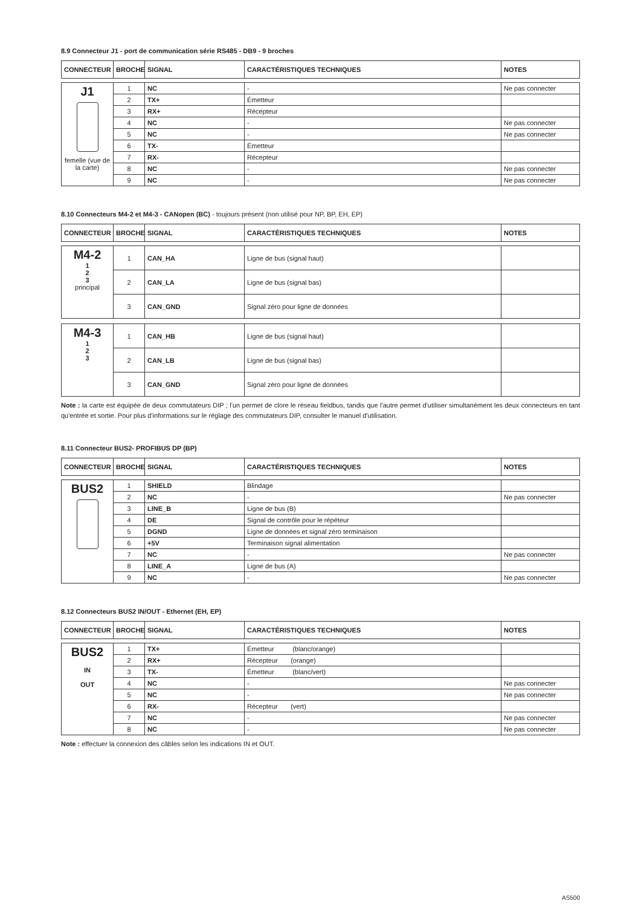8.9 Connecteur J1 - port de communication série RS485 - DB9 - 9 broches
| CONNECTEUR | BROCHE | SIGNAL | CARACTÉRISTIQUES TECHNIQUES | NOTES |
| --- | --- | --- | --- | --- |
| J1 femelle (vue de la carte) | 1 | NC | - | Ne pas connecter |
| | 2 | TX+ | Émetteur | |
| | 3 | RX+ | Récepteur | |
| | 4 | NC | - | Ne pas connecter |
| | 5 | NC | - | Ne pas connecter |
| | 6 | TX- | Émetteur | |
| | 7 | RX- | Récepteur | |
| | 8 | NC | - | Ne pas connecter |
| | 9 | NC | - | Ne pas connecter |
8.10 Connecteurs M4-2 et M4-3 - CANopen (BC) - toujours présent (non utilisé pour NP, BP, EH, EP)
| CONNECTEUR | BROCHE | SIGNAL | CARACTÉRISTIQUES TECHNIQUES | NOTES |
| --- | --- | --- | --- | --- |
| M4-2 1 2 3 principal | 1 | CAN_HA | Ligne de bus (signal haut) | |
| | 2 | CAN_LA | Ligne de bus (signal bas) | |
| | 3 | CAN_GND | Signal zéro pour ligne de données | |
| M4-3 1 2 3 | 1 | CAN_HB | Ligne de bus (signal haut) | |
| | 2 | CAN_LB | Ligne de bus (signal bas) | |
| | 3 | CAN_GND | Signal zéro pour ligne de données | |
Note : la carte est équipée de deux commutateurs DIP ; l'un permet de clore le réseau fieldbus, tandis que l'autre permet d'utiliser simultanément les deux connecteurs en tant qu'entrée et sortie. Pour plus d'informations sur le réglage des commutateurs DIP, consulter le manuel d'utilisation.
8.11 Connecteur BUS2- PROFIBUS DP (BP)
| CONNECTEUR | BROCHE | SIGNAL | CARACTÉRISTIQUES TECHNIQUES | NOTES |
| --- | --- | --- | --- | --- |
| BUS2 | 1 | SHIELD | Blindage | |
| | 2 | NC | - | Ne pas connecter |
| | 3 | LINE_B | Ligne de bus (B) | |
| | 4 | DE | Signal de contrôle pour le répéteur | |
| | 5 | DGND | Ligne de données et signal zéro terminaison | |
| | 6 | +5V | Terminaison signal alimentation | |
| | 7 | NC | - | Ne pas connecter |
| | 8 | LINE_A | Ligne de bus (A) | |
| | 9 | NC | - | Ne pas connecter |
8.12 Connecteurs BUS2 IN/OUT - Ethernet (EH, EP)
| CONNECTEUR | BROCHE | SIGNAL | CARACTÉRISTIQUES TECHNIQUES | NOTES |
| --- | --- | --- | --- | --- |
| BUS2 IN OUT | 1 | TX+ | Émetteur (blanc/orange) | |
| | 2 | RX+ | Récepteur (orange) | |
| | 3 | TX- | Émetteur (blanc/vert) | |
| | 4 | NC | - | Ne pas connecter |
| | 5 | NC | - | Ne pas connecter |
| | 6 | RX- | Récepteur (vert) | |
| | 7 | NC | - | Ne pas connecter |
| | 8 | NC | - | Ne pas connecter |
Note : effectuer la connexion des câbles selon les indications IN et OUT.
AS500